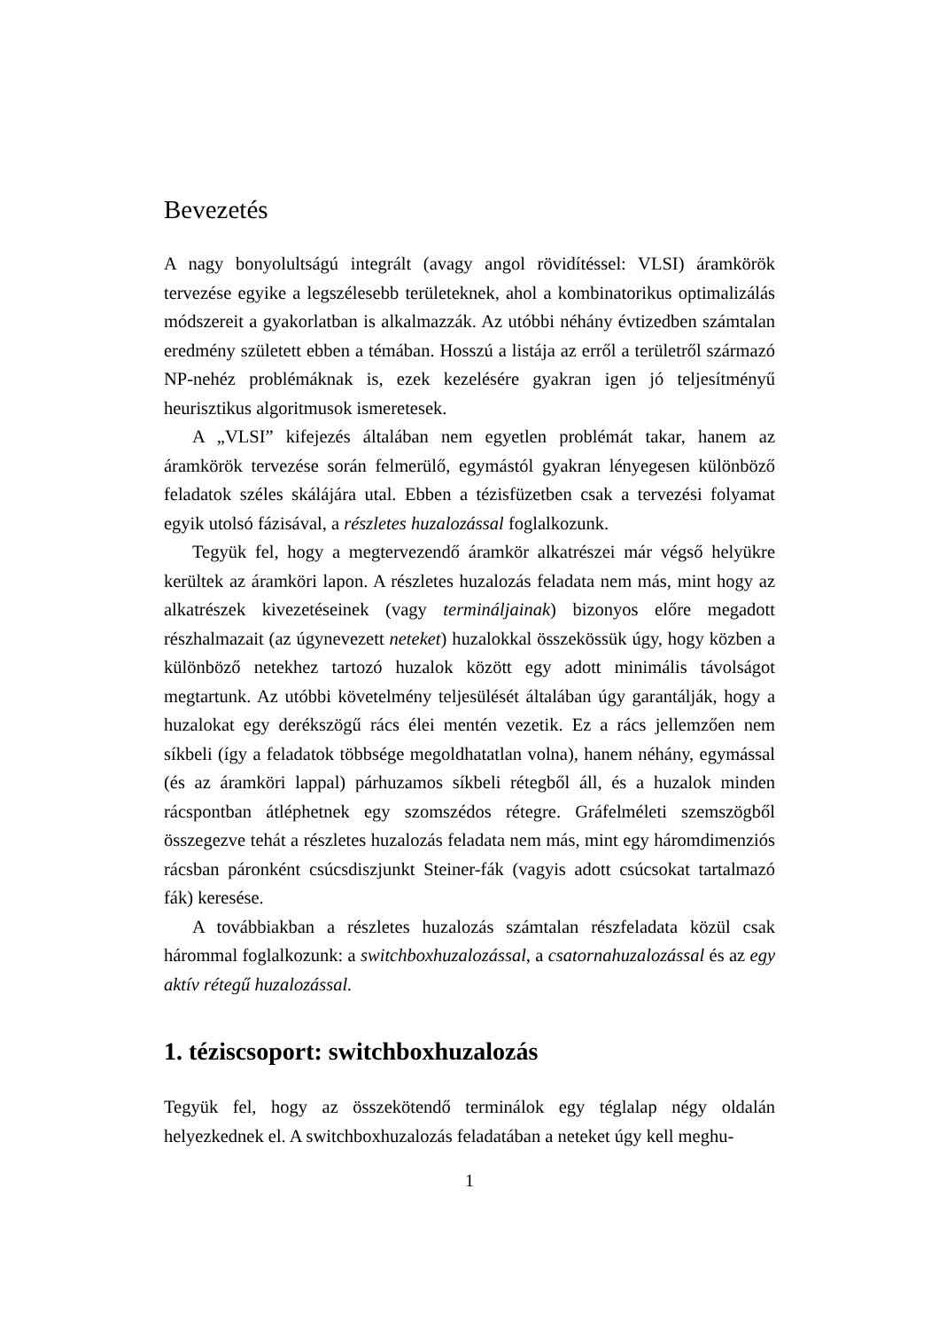Bevezetés
A nagy bonyolultságú integrált (avagy angol rövidítéssel: VLSI) áramkörök tervezése egyike a legszélesebb területeknek, ahol a kombinatorikus optimalizálás módszereit a gyakorlatban is alkalmazzák. Az utóbbi néhány évtizedben számtalan eredmény született ebben a témában. Hosszú a listája az erről a területről származó NP-nehéz problémáknak is, ezek kezelésére gyakran igen jó teljesítményű heurisztikus algoritmusok ismeretesek.
A „VLSI” kifejezés általában nem egyetlen problémát takar, hanem az áramkörök tervezése során felmerülő, egymástól gyakran lényegesen különböző feladatok széles skálájára utal. Ebben a tézisfüzetben csak a tervezési folyamat egyik utolsó fázisával, a részletes huzalozással foglalkozunk.
Tegyük fel, hogy a megtervezendő áramkör alkatrészei már végső helyükre kerültek az áramköri lapon. A részletes huzalozás feladata nem más, mint hogy az alkatrészek kivezetéseinek (vagy termináljainak) bizonyos előre megadott részhalmazait (az úgynevezett neteket) huzalokkal összekössük úgy, hogy közben a különböző netekhez tartozó huzalok között egy adott minimális távolságot megtartunk. Az utóbbi követelmény teljesülését általában úgy garantálják, hogy a huzalokat egy derékszögű rács élei mentén vezetik. Ez a rács jellemzően nem síkbeli (így a feladatok többsége megoldhatatlan volna), hanem néhány, egymással (és az áramköri lappal) párhuzamos síkbeli rétegből áll, és a huzalok minden rácspontban átléphetnek egy szomszédos rétegre. Gráfelméleti szemszögből összegezve tehát a részletes huzalozás feladata nem más, mint egy háromdimenziós rácsban páronként csúcsdiszjunkt Steiner-fák (vagyis adott csúcsokat tartalmazó fák) keresése.
A továbbiakban a részletes huzalozás számtalan részfeladata közül csak hárommal foglalkozunk: a switchboxhuzalozással, a csatornahuzalozással és az egy aktív rétegű huzalozással.
1. téziscsoport: switchboxhuzalozás
Tegyük fel, hogy az összekötendő terminálok egy téglalap négy oldalán helyezkednek el. A switchboxhuzalozás feladatában a neteket úgy kell meghu-
1